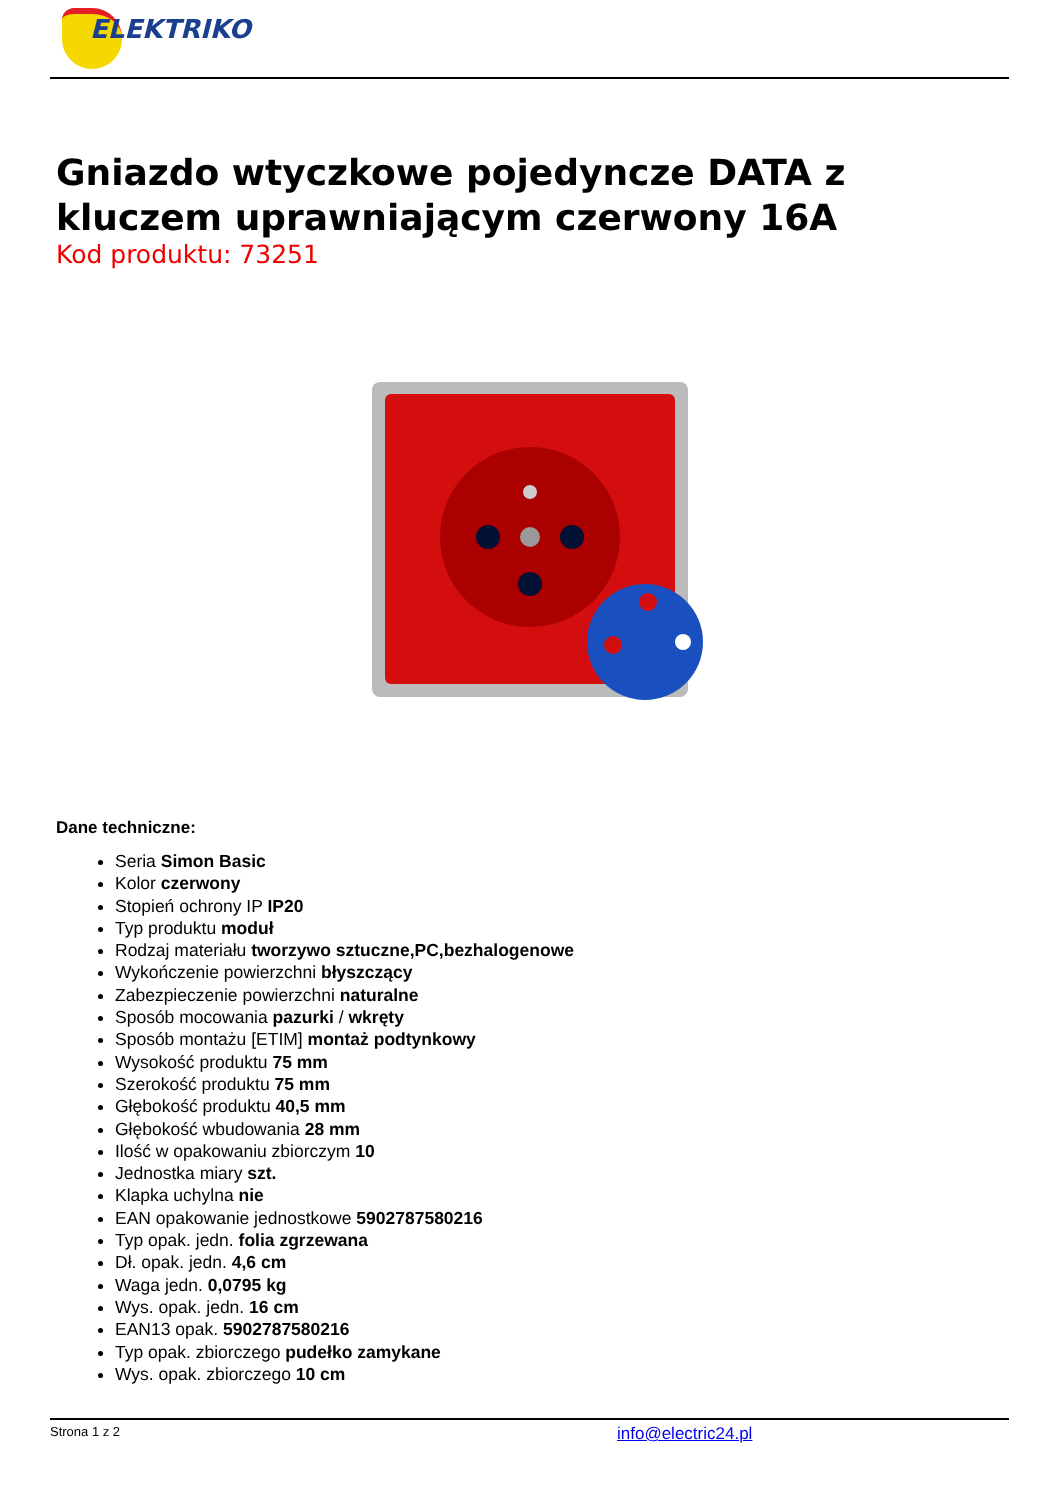ELEKTRIKO
Gniazdo wtyczkowe pojedyncze DATA z kluczem uprawniającym czerwony 16A
Kod produktu: 73251
Dane techniczne:
Seria Simon Basic
Kolor czerwony
Stopień ochrony IP IP20
Typ produktu moduł
Rodzaj materiału tworzywo sztuczne,PC,bezhalogenowe
Wykończenie powierzchni błyszczący
Zabezpieczenie powierzchni naturalne
Sposób mocowania pazurki / wkręty
Sposób montażu [ETIM] montaż podtynkowy
Wysokość produktu 75 mm
Szerokość produktu 75 mm
Głębokość produktu 40,5 mm
Głębokość wbudowania 28 mm
Ilość w opakowaniu zbiorczym 10
Jednostka miary szt.
Klapka uchylna nie
EAN opakowanie jednostkowe 5902787580216
Typ opak. jedn. folia zgrzewana
Dł. opak. jedn. 4,6 cm
Waga jedn. 0,0795 kg
Wys. opak. jedn. 16 cm
EAN13 opak. 5902787580216
Typ opak. zbiorczego pudełko zamykane
Wys. opak. zbiorczego 10 cm
Strona 1 z 2 info@electric24.pl